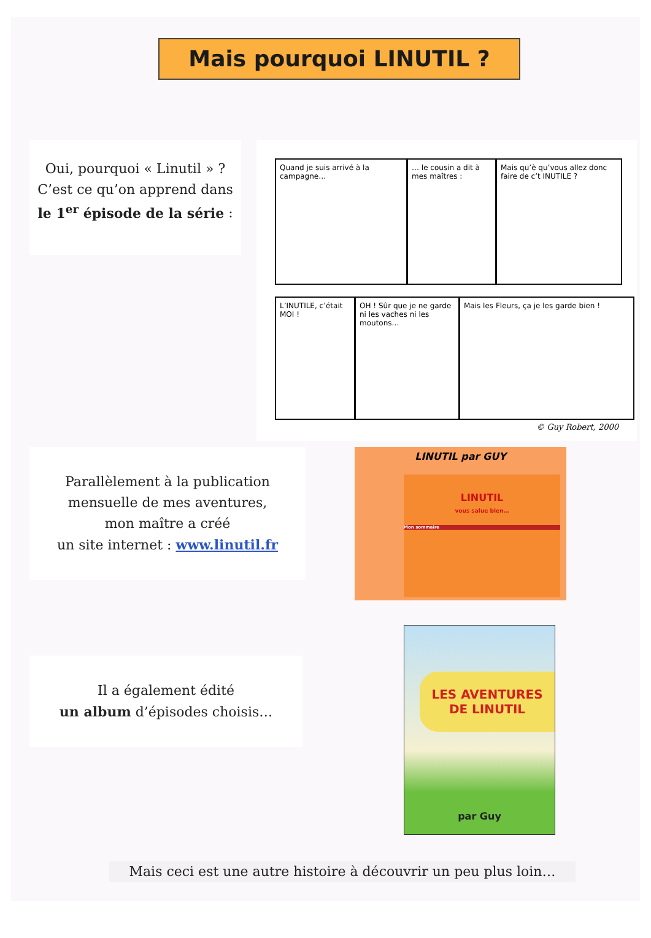Mais pourquoi LINUTIL ?
Oui, pourquoi « Linutil » ?
C’est ce qu’on apprend dans
le 1<sup>er</sup> épisode de la série :
Quand je suis arrivé à la campagne…
… le cousin a dit à mes maîtres :
Mais qu’è qu’vous allez donc faire de c’t INUTILE ?
L’INUTILE, c’était MOI !
OH ! Sûr que je ne garde ni les vaches ni les moutons…
Mais les Fleurs, ça je les garde bien !
© Guy Robert, 2000
Parallèlement à la publication
mensuelle de mes aventures,
mon maître a créé
un site internet : www.linutil.fr
LINUTIL par GUY
LINUTIL
vous salue bien…
Mon sommaire
Il a également édité
un album d’épisodes choisis…
LES AVENTURES
DE LINUTIL
par Guy
Mais ceci est une autre histoire à découvrir un peu plus loin…